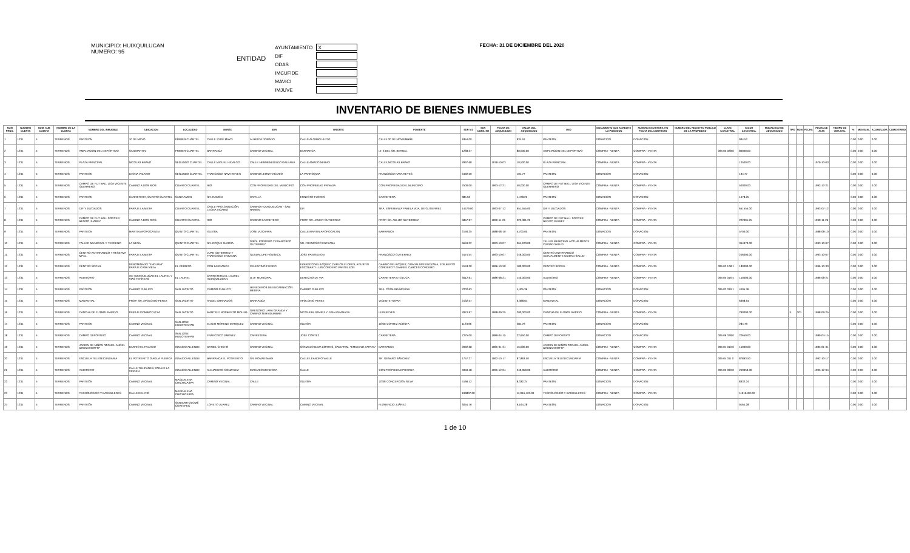MUNICIPIO: HUIXQUILUCAN
NUMERO: 95
ENTIDAD
| AYUNTAMIENTO | X |
| DIF | |
| ODAS | |
| IMCUFIDE | |
| MAVICI | |
| IMJUVE | |
FECHA: 31 DE DICIEMBRE DEL 2020
INVENTARIO DE BIENES INMUEBLES
| NUM PROG. | NUMERO CUENTA | NUM. SUB CUENTA | NOMBRE DE LA CUENTA | NOMBRE DEL INMUEBLE | UBICACION | LOCALIDAD | NORTE | SUR | ORIENTE | PONIENTE | SUP. M2 | SUP. CONS. M2 | FECHA DE ADQUISICION | VALOR DEL ADQUISICION | USO | DOCUMENTO QUE ACREDITA LA POSESION | NUMERO ESCRITURA Y/O FECHA DEL CONTRATO | NUMERO DEL REGISTRO PUBLICO DE LA PROPIEDAD | CLAVE CATASTRAL | VALOR CATASTRAL | MODALIDAD DE ADQUISICION | TIPO | NUM | FECHA | FECHA DE ALTA | TIEMPO DE VIDA UTIL | % | MENSUAL | ACUMULADA | COMENTARIO |
| --- | --- | --- | --- | --- | --- | --- | --- | --- | --- | --- | --- | --- | --- | --- | --- | --- | --- | --- | --- | --- | --- | --- | --- | --- | --- | --- | --- | --- | --- | --- |
| 1 | 1231 | 5 | TERRENOS | PANTEON | 10 DE MAYO | PRIMER CUARTEL | CALLE 10 DE MAYO | ALBERTA DORADO | CALLE ALONSO HUITZI | CALLE 20 DE NOVIEMBRE | 1854.00 | | | 934.52 | PANTEON | DONACION | DONACION | | | 934.52 | | | | | | | 0.00 | 0.00 | 0.00 | |
| 2 | 1231 | 5 | TERRENOS | AMPLIACION DEL DEPORTIVO | SAN MARTIN | PRIMER CUARTEL | BARRANCA | CAMINO VECINAL | BARRANCA | LT. 6 DEL SR. BERNAL | 1268.37 | | | 80,000.00 | AMPLIACION DEL DEPORTIVO | COMPRA - VENTA | COMPRA - VENTA | | 095 05 028 0 | 80000.00 | | | | | | | 0.00 | 0.00 | 0.00 | |
| 3 | 1231 | 5 | TERRENOS | PLAZA PRINCIPAL | NICOLAS BRAVO | SEGUNDO CUARTEL | CALLE MIGUEL HIDALGO | CALLE HERMENEGILDO GALEANA | CALLE AMADO NERVO | CALLE NICOLAS BRAVO | 2997.68 | | 1979-10-03 | 10,500.00 | PLAZA PRINCIPAL | COMPRA - VENTA | COMPRA - VENTA | | | 10500.00 | | | | | 1979-10-03 | | 0.00 | 0.00 | 0.00 | |
| 4 | 1231 | 5 | TERRENOS | PANTEON | LEONA VICARIO | SEGUNDO CUARTEL | FRANCISCO NAVA REYES | CAMINO LEONA VICARIO | LA PARROQUIA | FRANCISCO NAVA REYES | 6492.50 | | | 194.77 | PANTEON | DONACION | DONACION | | | 194.77 | | | | | | | 0.00 | 0.00 | 0.00 | |
| 5 | 1231 | 5 | TERRENOS | CAMPO DE FUT BALL LIGA VICENTE GUERRERO | CAMINO A DOS RIOS | CUARTO CUARTEL | RIO | CON PROPIEDAD DEL MUNICIPIO | CON PROPIEDAD PRIVADA | CON PROPIEDAD DEL MUNICIPIO | 2500.00 | | 1993-12-21 | 50,000.00 | CAMPO DE FUT BALL LIGA VICENTE GUERRERO | COMPRA - VENTA | COMPRA - VENTA | | | 50000.00 | | | | | 1993-12-21 | | 0.00 | 0.00 | 0.00 | |
| 6 | 1231 | 5 | TERRENOS | PANTEON | CARRETERA, CUARTO CUARTEL | SAN RAMON | SR. RAMON | CAPILLA | ERNESTO FLORES | CARRETERA | 985.50 | | | 1,478.25 | PANTEON | DONACION | DONACION | | | 1478.25 | | | | | | | 0.00 | 0.00 | 0.00 | |
| 7 | 1231 | 5 | TERRENOS | DIF Y JUZGADOS | PARAJE LA MESA | CUARTO CUARTEL | CALLE PROLONGACIÓN LEONA VICARIO | CAMINO HUIXQUILUCAN - SAN RAMON | DIF. | SRA. ESPERANZA FABELA VDA. DE GUTIERREZ | 14479.00 | | 1993-07-12 | 651,555.00 | DIF Y JUZGADOS | COMPRA - VENTA | COMPRA - VENTA | | | 651555.00 | | | | | 1993-07-12 | | 0.00 | 0.00 | 0.00 | |
| 8 | 1231 | 5 | TERRENOS | CAMPO DE FUT BALL SOCCER BENITO JUAREZ | CAMINO A DOS RIOS | CUARTO CUARTEL | RIO | CAMINO CARRETERO | PROP. SR. JAVIER GUTIERREZ | PROP. SR. ABLIJO GUTIERREZ | 6857.97 | | 1990-11-26 | 222,391.25 | CAMPO DE FUT BALL SOCCER BENITO JUAREZ | COMPRA - VENTA | COMPRA - VENTA | | | 222391.25 | | | | | 1990-11-26 | | 0.00 | 0.00 | 0.00 | |
| 9 | 1231 | 5 | TERRENOS | PANTEON | MARTIN APOPOCATZIN | QUINTO CUARTEL | IGLESIA | JOSE VIZCARRA | CALLE MARTIN APOPOCATZIN | BARRANCA | 2146.25 | | 1988-08-10 | 5,700.00 | PANTEON | DONACION | DONACION | | | 5700.00 | | | | | 1988-08-10 | | 0.00 | 0.00 | 0.00 | |
| 10 | 1231 | 5 | TERRENOS | TALLER MUNICIPAL Y TERRENO | LA MESA | QUINTO CUARTEL | SR. ROQUE GARCIA | SRES. PORFIRIO Y FRANCISCO GUTIERREZ | SR. FRANCISCO ENTZANA | | 6634.22 | | 1993-10-07 | 364,970.00 | TALLER MUNICIPAL ACTUALMENTE CIUDAD SALUD | COMPRA - VENTA | COMPRA - VENTA | | | 364970.00 | | | | | 1993-10-07 | | 0.00 | 0.00 | 0.00 | |
| 11 | 1231 | 5 | TERRENOS | CENTRO ANTIRRABICO Y RESERVA MPAL. | PARAJE LA MESA | QUINTO CUARTEL | JUAN GUTIERREZ Y FRANCISCO ENTZANA | GUADALUPE FONSECA | JOSE PANTELEON | FRANCISCO GUTIERREZ | 4474.54 | | 1993-10-07 | 246,000.00 | CENTRO ANTIRRABICO ACTUALMENTE CIUDAD SALUD | COMPRA - VENTA | COMPRA - VENTA | | | 246000.00 | | | | | 1993-10-07 | | 0.00 | 0.00 | 0.00 | |
| 12 | 1231 | 5 | TERRENOS | CENTRO SOCIAL | DENOMINADO "ENGUANI" PARAJE CASA VIEJA | EL CERRITO | CON BARRANCA | CELESTINO FIERRO | EVARISTO VELAZQUEZ, CARLOS FLORES, AGUSTIN ESCOBAR Y LUIS CORDERO PANTELEON | GABINO VELAZQUEZ, GUADALUPE ENTZANA, EDILBERTO CORDERO Y GABRIEL CARCES CORDERO | 3153.20 | | 1996-10-30 | 180,000.00 | CENTRO SOCIAL | COMPRA - VENTA | COMPRA - VENTA | | 095 02 108 1 | 180000.00 | | | | | 1996-10-30 | | 0.00 | 0.00 | 0.00 | |
| 13 | 1231 | 5 | TERRENOS | AUDITORIO | AV. HUIXQUILUCAN EL LAUREL Y VIAS FERREAS | EL LAUREL | CARRETERA EL LAUREL - HUIXQUILUCAN | D.I.F. MUNICIPAL | DERECHO DE VIA | CARRETERA A TOLUCA | 3012.91 | | 1986-08-21 | 140,000.00 | AUDITORIO | COMPRA - VENTA | COMPRA - VENTA | | 095 05 016 4 | 140000.00 | | | | | 1986-08-21 | | 0.00 | 0.00 | 0.00 | |
| 14 | 1231 | 5 | TERRENOS | PANTEÓN | CAMINO PUBLICO | SAN JACINTO | CAMINO PUBLICO | HEREDEROS DE ENCARNACIÓN MEDINA | CAMINO PUBLICO | SRA. CATALINA MOLINA | 2202.63 | | | 4,405.36 | PANTEÓN | DONACION | DONACION | | 095 02 019 1 | 4405.36 | | | | | | | 0.00 | 0.00 | 0.00 | |
| 15 | 1231 | 5 | TERRENOS | MANANTIAL | PROP. SR. APOLONIO PEREZ | SAN JACINTO | ANGEL GRANADOS | BARRANCA | APOLONIO PEREZ | VICENTE TOVAR | 2132.57 | | | 6,398.64 | MANANTIAL | DONACION | DONACION | | | 6398.64 | | | | | | | 0.00 | 0.00 | 0.00 | |
| 16 | 1231 | 5 | TERRENOS | CANCHA DE FUTBOL RAPIDO | PARAJE DOMIBOTUTZA | SAN JACINTO | MARTIN Y NORBERTO MOLINA | GREGORIO LARA GRANDA Y CAMINO SERVIDUMBRE | NICOLASA JUAREZ Y JUAN GRANADA | LUIS REYES | 2974.97 | | 1998-09-25 | 290,000.00 | CANCHA DE FUTBOL RAPIDO | COMPRA - VENTA | COMPRA - VENTA | | | 290000.00 | | E | 201 | | 1998-09-25 | | 0.00 | 0.00 | 0.00 | |
| 17 | 1231 | 5 | TERRENOS | PANTEON | CAMINO VECINAL | SAN JOSE HUILOTEAPAN | ELIGIO MORENO MARQUEZ | CAMINO VECINAL | IGLESIA | JOSE CORTEZ ACOSTA | 1123.96 | | | 284.79 | PANTEON | DONACION | DONACION | | | 284.79 | | | | | | | 0.00 | 0.00 | 0.00 | |
| 18 | 1231 | 5 | TERRENOS | CAMPO DEPORTIVO | CAMINO VECINAL | SAN JOSE HUILOTEAPAN | FRANCISCO JIMÉNEZ | CARRETERA | JOSE CORTEZ | CARRETERA | 7275.00 | | 1989-04-15 | 22,650.00 | CAMPO DEPORTIVO | DONACION | DONACION | | 095 06 078 0 | 22650.00 | | | | | 1989-04-15 | | 0.00 | 0.00 | 0.00 | |
| 19 | 1231 | 5 | TERRENOS | JARDIN DE NIÑOS "MIGUEL ANGEL BOUNARROTTI" | BARRIO EL PALACIO | IGNACIO ALLENDE | DANIEL CHICHO | CAMINO VECINAL | GONZALO NAVA CORTES, CAM.PRIM. "EMILIANO ZAPATA" | BARRANCA | 2092.68 | | 1985-01-31 | 15,000.00 | JARDIN DE NIÑOS "MIGUEL ANGEL BOUNARROTTI" | COMPRA - VENTA | COMPRA - VENTA | | 095 04 010 0 | 15000.00 | | | | | 1985-01-31 | | 0.00 | 0.00 | 0.00 | |
| 20 | 1231 | 5 | TERRENOS | ESCUELA TELESECUNDARIA | EL POTRERITO O AGUA PUERCA | IGNACIO ALLENDE | BARRANCA EL POTRERITO | SR. ROMAN NAVA | CALLE LEANDRO VALLE | SR. GENARO SÁNCHEZ | 1757.27 | | 1992-10-17 | 87,863.50 | ESCUELA TELESECUNDARIA | COMPRA - VENTA | COMPRA - VENTA | | 095 04 011 0 | 87863.50 | | | | | 1992-10-17 | | 0.00 | 0.00 | 0.00 | |
| 21 | 1231 | 5 | TERRENOS | AUDITORIO | CALLE TULIPANES, PARAJE LA VIRGEN | IGNACIO ALLENDE | ALEJANDRO GONZALEZ | MACARIO MENDOZA | CALLE | CON PROPIEDAD PRIVADA | 4959.18 | | 1995-12-04 | 249,959.00 | AUDITORIO | COMPRA - VENTA | COMPRA - VENTA | | 095 05 030 0 | 249959.00 | | | | | 1995-12-04 | | 0.00 | 0.00 | 0.00 | |
| 22 | 1231 | 5 | TERRENOS | PANTEÓN | CAMINO VECINAL | MAGDALENA CHICHICASPA | CAMINO VECINAL | CALLE | IGLESIA | JOSÉ CONCEPCIÓN SILVA | 4166.12 | | | 8,332.24 | PANTEÓN | DONACION | DONACION | | | 8332.24 | | | | | | | 0.00 | 0.00 | 0.00 | |
| 23 | 1231 | 5 | TERRENOS | TECNOLOGICO Y BACHILLERES | CALLE DEL RIO | MAGDALENA CHICHICASPA | | | | | 199807.00 | | | 11,916,420.00 | TECNOLOGICO Y BACHILLERES | COMPRA - VENTA | COMPRA - VENTA | | | 11916420.00 | | | | | | | 0.00 | 0.00 | 0.00 | |
| 24 | 1231 | 5 | TERRENOS | PANTEÓN | CAMINO VECINAL | SAN BARTOLOMÉ COATEPEC | LORETO JUAREZ | CAMINO VECINAL | CAMINO VECINAL | FLORENCIO JUÁREZ | 3054.76 | | | 9,164.28 | PANTEÓN | DONACION | DONACION | | | 9164.28 | | | | | | | 0.00 | 0.00 | 0.00 | |
1 de 10